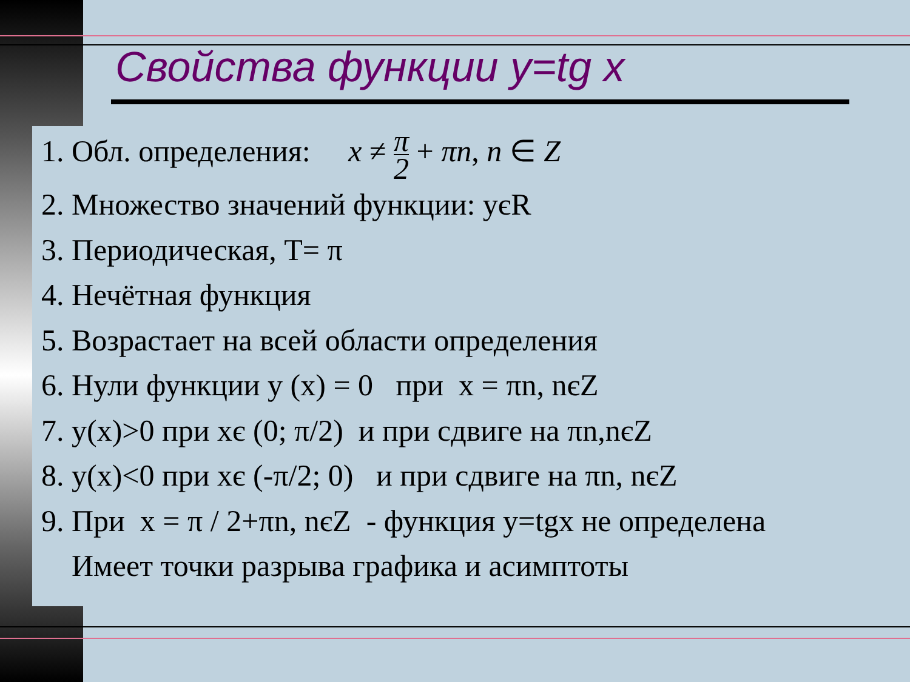Свойства функции y=tg x
1. Обл. определения: x ≠ π 2 + πn, n ∈ Z
2. Множество значений функции: yєR
3. Периодическая, T= π
4. Нечётная функция
5. Возрастает на всей области определения
6. Нули функции y (x) = 0 при x = πn, nєZ
7. y(x)>0 при xє (0; π/2) и при сдвиге на πn,nєZ
8. y(x)<0 при xє (-π/2; 0) и при сдвиге на πn, nєZ
9. При x = π / 2+πn, nєZ - функция y=tgx не определена
Имеет точки разрыва графика и асимптоты